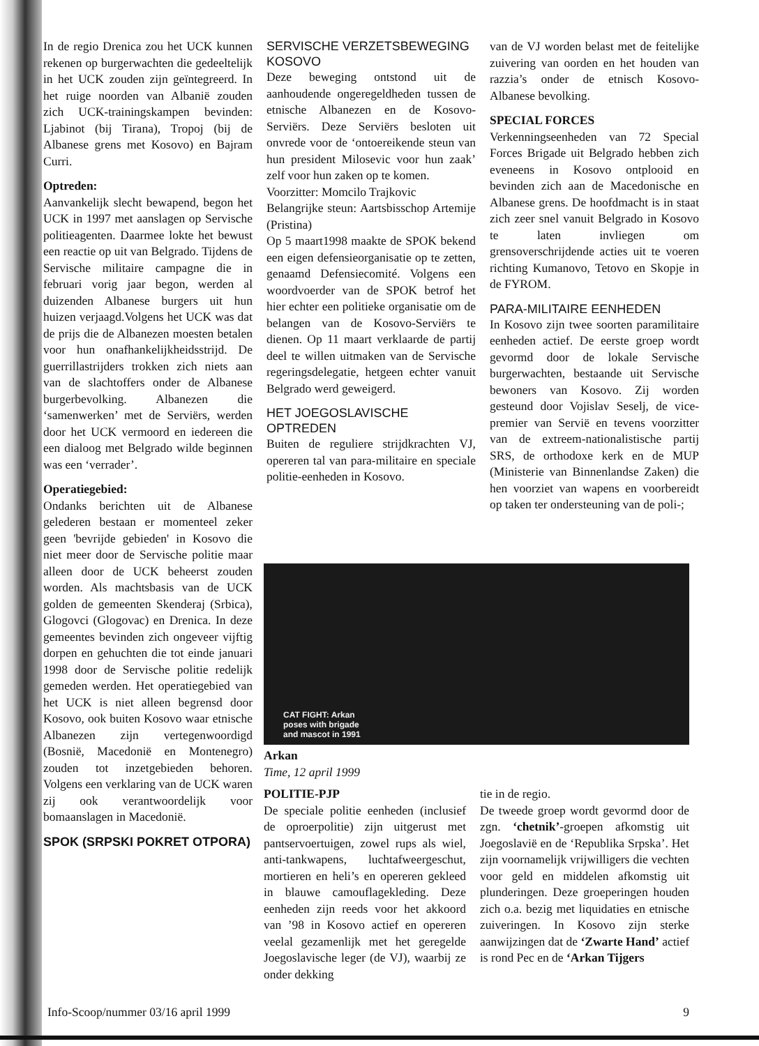In de regio Drenica zou het UCK kunnen rekenen op burgerwachten die gedeeltelijk in het UCK zouden zijn geïntegreerd. In het ruige noorden van Albanië zouden zich UCK-trainingskampen bevinden: Ljabinot (bij Tirana), Tropoj (bij de Albanese grens met Kosovo) en Bajram Curri.
Optreden:
Aanvankelijk slecht bewapend, begon het UCK in 1997 met aanslagen op Servische politieagenten. Daarmee lokte het bewust een reactie op uit van Belgrado. Tijdens de Servische militaire campagne die in februari vorig jaar begon, werden al duizenden Albanese burgers uit hun huizen verjaagd.Volgens het UCK was dat de prijs die de Albanezen moesten betalen voor hun onafhankelijkheidsstrijd. De guerrillastrijders trokken zich niets aan van de slachtoffers onder de Albanese burgerbevolking. Albanezen die ‘samenwerken’ met de Serviërs, werden door het UCK vermoord en iedereen die een dialoog met Belgrado wilde beginnen was een ‘verrader’.
Operatiegebied:
Ondanks berichten uit de Albanese gelederen bestaan er momenteel zeker geen 'bevrijde gebieden' in Kosovo die niet meer door de Servische politie maar alleen door de UCK beheerst zouden worden. Als machtsbasis van de UCK golden de gemeenten Skenderaj (Srbica), Glogovci (Glogovac) en Drenica. In deze gemeentes bevinden zich ongeveer vijftig dorpen en gehuchten die tot einde januari 1998 door de Servische politie redelijk gemeden werden. Het operatiegebied van het UCK is niet alleen begrensd door Kosovo, ook buiten Kosovo waar etnische Albanezen zijn vertegenwoordigd (Bosnië, Macedonië en Montenegro) zouden tot inzetgebieden behoren. Volgens een verklaring van de UCK waren zij ook verantwoordelijk voor bomaanslagen in Macedonië.
SPOK (SRPSKI POKRET OTPORA)
SERVISCHE VERZETSBEWEGING KOSOVO
Deze beweging ontstond uit de aanhoudende ongeregeldheden tussen de etnische Albanezen en de Kosovo-Serviërs. Deze Serviërs besloten uit onvrede voor de ‘ontoereikende steun van hun president Milosevic voor hun zaak’ zelf voor hun zaken op te komen.
Voorzitter: Momcilo Trajkovic
Belangrijke steun: Aartsbisschop Artemije (Pristina)
Op 5 maart1998 maakte de SPOK bekend een eigen defensieorganisatie op te zetten, genaamd Defensiecomité. Volgens een woordvoerder van de SPOK betrof het hier echter een politieke organisatie om de belangen van de Kosovo-Serviërs te dienen. Op 11 maart verklaarde de partij deel te willen uitmaken van de Servische regeringsdelegatie, hetgeen echter vanuit Belgrado werd geweigerd.
HET JOEGOSLAVISCHE OPTREDEN
Buiten de reguliere strijdkrachten VJ, opereren tal van para-militaire en speciale politie-eenheden in Kosovo.
van de VJ worden belast met de feitelijke zuivering van oorden en het houden van razzia’s onder de etnisch Kosovo-Albanese bevolking.
SPECIAL FORCES
Verkenningseenheden van 72 Special Forces Brigade uit Belgrado hebben zich eveneens in Kosovo ontplooid en bevinden zich aan de Macedonische en Albanese grens. De hoofdmacht is in staat zich zeer snel vanuit Belgrado in Kosovo te laten invliegen om grensoverschrijdende acties uit te voeren richting Kumanovo, Tetovo en Skopje in de FYROM.
PARA-MILITAIRE EENHEDEN
In Kosovo zijn twee soorten paramilitaire eenheden actief. De eerste groep wordt gevormd door de lokale Servische burgerwachten, bestaande uit Servische bewoners van Kosovo. Zij worden gesteund door Vojislav Seselj, de vice-premier van Servië en tevens voorzitter van de extreem-nationalistische partij SRS, de orthodoxe kerk en de MUP (Ministerie van Binnenlandse Zaken) die hen voorziet van wapens en voorbereidt op taken ter ondersteuning van de poli-;
CAT FIGHT: Arkan
poses with brigade
and mascot in 1991
Arkan
Time, 12 april 1999
POLITIE-PJP
De speciale politie eenheden (inclusief de oproerpolitie) zijn uitgerust met pantservoertuigen, zowel rups als wiel, anti-tankwapens, luchtafweergeschut, mortieren en heli’s en opereren gekleed in blauwe camouflagekleding. Deze eenheden zijn reeds voor het akkoord van ’98 in Kosovo actief en opereren veelal gezamenlijk met het geregelde Joegoslavische leger (de VJ), waarbij ze onder dekking
tie in de regio.
De tweede groep wordt gevormd door de zgn. ‘chetnik’-groepen afkomstig uit Joegoslavië en de ‘Republika Srpska’. Het zijn voornamelijk vrijwilligers die vechten voor geld en middelen afkomstig uit plunderingen. Deze groeperingen houden zich o.a. bezig met liquidaties en etnische zuiveringen. In Kosovo zijn sterke aanwijzingen dat de ‘Zwarte Hand’ actief is rond Pec en de ‘Arkan Tijgers
Info-Scoop/nummer 03/16 april 1999 9